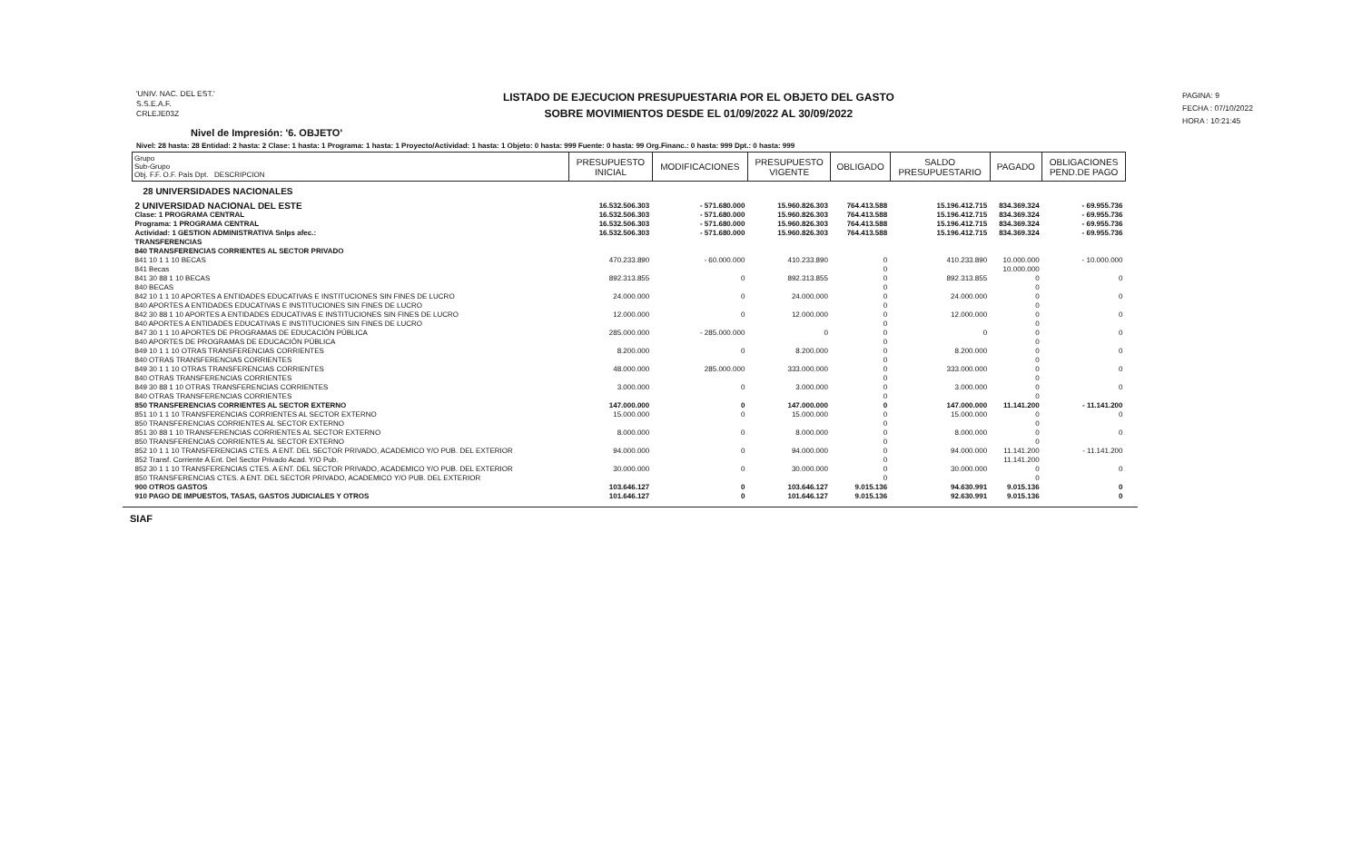'UNIV. NAC. DEL EST.'
S.S.E.A.F.
CRLEJE03Z
LISTADO DE EJECUCION PRESUPUESTARIA POR EL OBJETO DEL GASTO
SOBRE MOVIMIENTOS DESDE EL 01/09/2022 AL 30/09/2022
PAGINA: 9
FECHA : 07/10/2022
HORA : 10:21:45
Nivel de Impresión: '6. OBJETO'
Nivel: 28 hasta: 28 Entidad: 2 hasta: 2 Clase: 1 hasta: 1 Programa: 1 hasta: 1 Proyecto/Actividad: 1 hasta: 1 Objeto: 0 hasta: 999 Fuente: 0 hasta: 99 Org.Financ.: 0 hasta: 999 Dpt.: 0 hasta: 999
| Grupo Sub-Grupo Obj. F.F. O.F. País Dpt. DESCRIPCION | PRESUPUESTO INICIAL | MODIFICACIONES | PRESUPUESTO VIGENTE | OBLIGADO | SALDO PRESUPUESTARIO | PAGADO | OBLIGACIONES PEND.DE PAGO |
| --- | --- | --- | --- | --- | --- | --- | --- |
| 28 UNIVERSIDADES NACIONALES | | | | | | | |
| 2 UNIVERSIDAD NACIONAL DEL ESTE | 16.532.506.303 | - 571.680.000 | 15.960.826.303 | 764.413.588 | 15.196.412.715 | 834.369.324 | - 69.955.736 |
| Clase: 1 PROGRAMA CENTRAL | 16.532.506.303 | - 571.680.000 | 15.960.826.303 | 764.413.588 | 15.196.412.715 | 834.369.324 | - 69.955.736 |
| Programa: 1 PROGRAMA CENTRAL | 16.532.506.303 | - 571.680.000 | 15.960.826.303 | 764.413.588 | 15.196.412.715 | 834.369.324 | - 69.955.736 |
| Actividad: 1 GESTION ADMINISTRATIVA Snlps afec.: | 16.532.506.303 | - 571.680.000 | 15.960.826.303 | 764.413.588 | 15.196.412.715 | 834.369.324 | - 69.955.736 |
| TRANSFERENCIAS | | | | | | | |
| 840 TRANSFERENCIAS CORRIENTES AL SECTOR PRIVADO | | | | | | | |
| 841 10 1 1 10 BECAS | 470.233.890 | - 60.000.000 | 410.233.890 | 0 | 410.233.890 | 10.000.000 | - 10.000.000 |
| 841 Becas | | | | 0 | | 10.000.000 | |
| 841 30 88 1 10 BECAS | 892.313.855 | 0 | 892.313.855 | 0 | 892.313.855 | 0 | 0 |
| 840 BECAS | | | | 0 | | 0 | |
| 842 10 1 1 10 APORTES A ENTIDADES EDUCATIVAS E INSTITUCIONES SIN FINES DE LUCRO | 24.000.000 | 0 | 24.000.000 | 0 | 24.000.000 | 0 | 0 |
| 840 APORTES A ENTIDADES EDUCATIVAS E INSTITUCIONES SIN FINES DE LUCRO | | | | 0 | | 0 | |
| 842 30 88 1 10 APORTES A ENTIDADES EDUCATIVAS E INSTITUCIONES SIN FINES DE LUCRO | 12.000.000 | 0 | 12.000.000 | 0 | 12.000.000 | 0 | 0 |
| 840 APORTES A ENTIDADES EDUCATIVAS E INSTITUCIONES SIN FINES DE LUCRO | | | | 0 | | 0 | |
| 847 30 1 1 10 APORTES DE PROGRAMAS DE EDUCACIÓN PÚBLICA | 285.000.000 | - 285.000.000 | 0 | 0 | 0 | 0 | 0 |
| 840 APORTES DE PROGRAMAS DE EDUCACIÓN PÚBLICA | | | | 0 | | 0 | |
| 849 10 1 1 10 OTRAS TRANSFERENCIAS CORRIENTES | 8.200.000 | 0 | 8.200.000 | 0 | 8.200.000 | 0 | 0 |
| 840 OTRAS TRANSFERENCIAS CORRIENTES | | | | 0 | | 0 | |
| 849 30 1 1 10 OTRAS TRANSFERENCIAS CORRIENTES | 48.000.000 | 285.000.000 | 333.000.000 | 0 | 333.000.000 | 0 | 0 |
| 840 OTRAS TRANSFERENCIAS CORRIENTES | | | | 0 | | 0 | |
| 849 30 88 1 10 OTRAS TRANSFERENCIAS CORRIENTES | 3.000.000 | 0 | 3.000.000 | 0 | 3.000.000 | 0 | 0 |
| 840 OTRAS TRANSFERENCIAS CORRIENTES | | | | 0 | | 0 | |
| 850 TRANSFERENCIAS CORRIENTES AL SECTOR EXTERNO | 147.000.000 | 0 | 147.000.000 | 0 | 147.000.000 | 11.141.200 | - 11.141.200 |
| 851 10 1 1 10 TRANSFERENCIAS CORRIENTES AL SECTOR EXTERNO | 15.000.000 | 0 | 15.000.000 | 0 | 15.000.000 | 0 | 0 |
| 850 TRANSFERENCIAS CORRIENTES AL SECTOR EXTERNO | | | | 0 | | 0 | |
| 851 30 88 1 10 TRANSFERENCIAS CORRIENTES AL SECTOR EXTERNO | 8.000.000 | 0 | 8.000.000 | 0 | 8.000.000 | 0 | 0 |
| 850 TRANSFERENCIAS CORRIENTES AL SECTOR EXTERNO | | | | 0 | | 0 | |
| 852 10 1 1 10 TRANSFERENCIAS CTES. A ENT. DEL SECTOR PRIVADO, ACADEMICO Y/O PUB. DEL EXTERIOR | 94.000.000 | 0 | 94.000.000 | 0 | 94.000.000 | 11.141.200 | - 11.141.200 |
| 852 Transf. Corriente A Ent. Del Sector Privado Acad. Y/O Pub. | | | | 0 | | 11.141.200 | |
| 852 30 1 1 10 TRANSFERENCIAS CTES. A ENT. DEL SECTOR PRIVADO, ACADEMICO Y/O PUB. DEL EXTERIOR | 30.000.000 | 0 | 30.000.000 | 0 | 30.000.000 | 0 | 0 |
| 850 TRANSFERENCIAS CTES. A ENT. DEL SECTOR PRIVADO, ACADEMICO Y/O PUB. DEL EXTERIOR | | | | 0 | | 0 | |
| 900 OTROS GASTOS | 103.646.127 | 0 | 103.646.127 | 9.015.136 | 94.630.991 | 9.015.136 | 0 |
| 910 PAGO DE IMPUESTOS, TASAS, GASTOS JUDICIALES Y OTROS | 101.646.127 | 0 | 101.646.127 | 9.015.136 | 92.630.991 | 9.015.136 | 0 |
SIAF